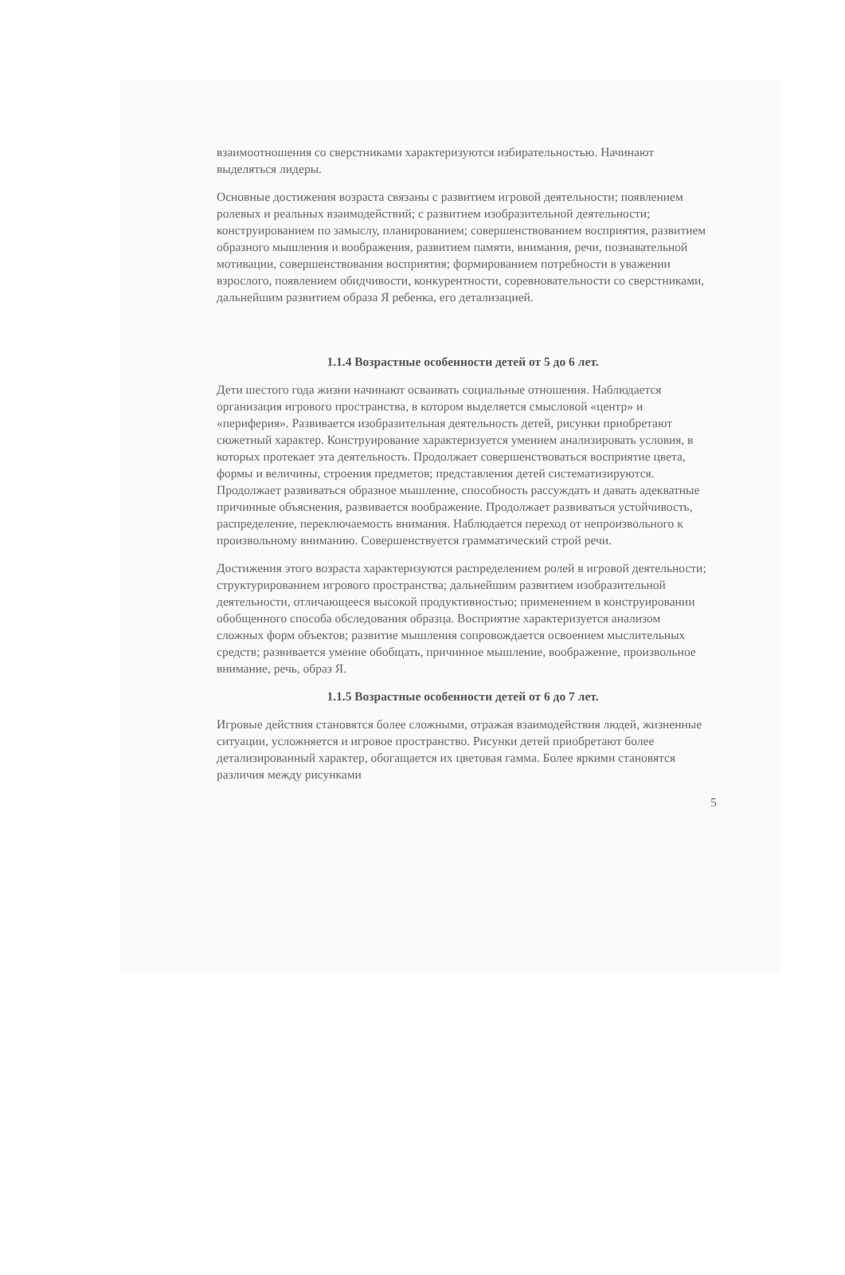взаимоотношения со сверстниками характеризуются избирательностью. Начинают выделяться лидеры.
Основные достижения возраста связаны с развитием игровой деятельности; появлением ролевых и реальных взаимодействий; с развитием изобразительной деятельности; конструированием по замыслу, планированием; совершенствованием восприятия, развитием образного мышления и воображения, развитием памяти, внимания, речи, познавательной мотивации, совершенствования восприятия; формированием потребности в уважении взрослого, появлением обидчивости, конкурентности, соревновательности со сверстниками, дальнейшим развитием образа Я ребенка, его детализацией.
1.1.4 Возрастные особенности детей от 5 до 6 лет.
Дети шестого года жизни начинают осваивать социальные отношения. Наблюдается организация игрового пространства, в котором выделяется смысловой «центр» и «периферия». Развивается изобразительная деятельность детей, рисунки приобретают сюжетный характер. Конструирование характеризуется умением анализировать условия, в которых протекает эта деятельность. Продолжает совершенствоваться восприятие цвета, формы и величины, строения предметов; представления детей систематизируются. Продолжает развиваться образное мышление, способность рассуждать и давать адекватные причинные объяснения, развивается воображение. Продолжает развиваться устойчивость, распределение, переключаемость внимания. Наблюдается переход от непроизвольного к произвольному вниманию. Совершенствуется грамматический строй речи.
Достижения этого возраста характеризуются распределением ролей в игровой деятельности; структурированием игрового пространства; дальнейшим развитием изобразительной деятельности, отличающееся высокой продуктивностью; применением в конструировании обобщенного способа обследования образца. Восприятие характеризуется анализом сложных форм объектов; развитие мышления сопровождается освоением мыслительных средств; развивается умение обобщать, причинное мышление, воображение, произвольное внимание, речь, образ Я.
1.1.5 Возрастные особенности детей от 6 до 7 лет.
Игровые действия становятся более сложными, отражая взаимодействия людей, жизненные ситуации, усложняется и игровое пространство. Рисунки детей приобретают более детализированный характер, обогащается их цветовая гамма. Более яркими становятся различия между рисунками
5